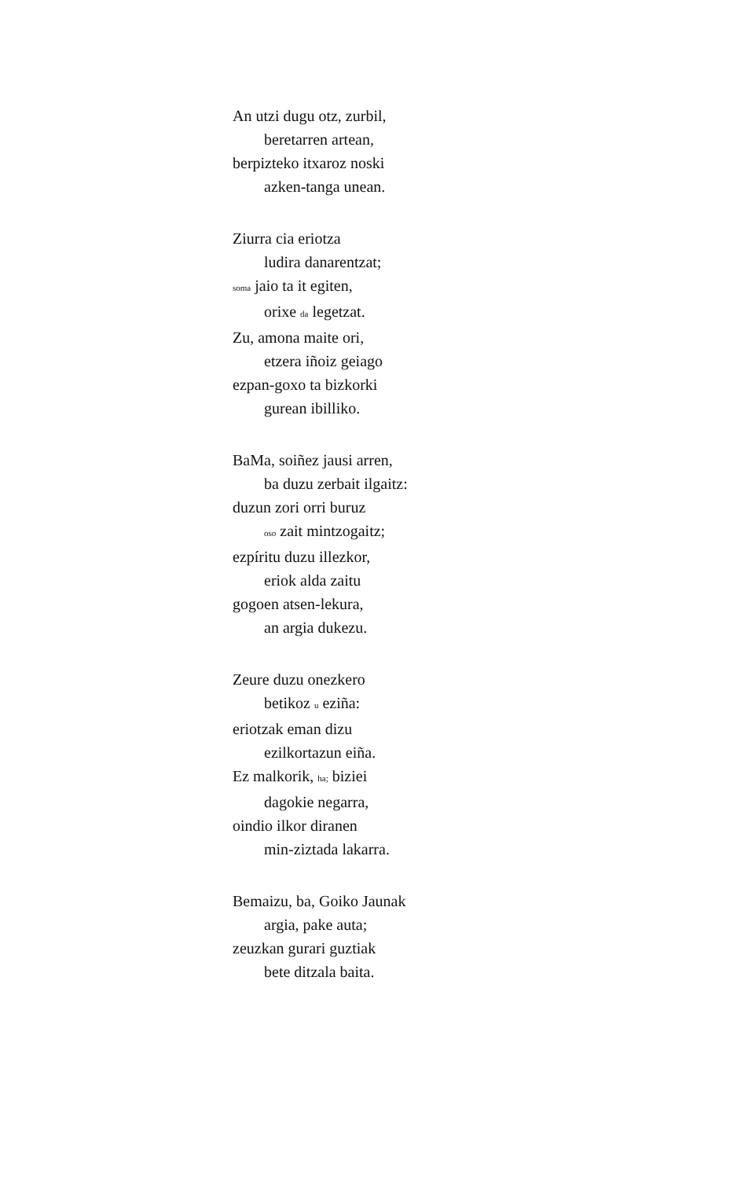An utzi dugu otz, zurbil,
beretarren artean,
berpizteko itxaroz noski
azken-tanga unean.
Ziurra cia eriotza
ludira danarentzat;
soma jaio ta it egiten,
orixe da legetzat.
Zu, amona maite ori,
etzera iñoiz geiago
ezpan-goxo ta bizkorki
gurean ibilliko.
BaMa, soiñez jausi arren,
ba duzu zerbait ilgaitz:
duzun zori orri buruz
oso zait mintzogaitz;
ezpíritu duzu illezkor,
eriok alda zaitu
gogoen atsen-lekura,
an argia dukezu.
Zeure duzu onezkero
betikoz u eziña:
eriotzak eman dizu
ezilkortazun eiña.
Ez malkorik, ha; biziei
dagokie negarra,
oindio ilkor diranen
min-ziztada lakarra.
Bemaizu, ba, Goiko Jaunak
argia, pake auta;
zeuzkan gurari guztiak
bete ditzala baita.